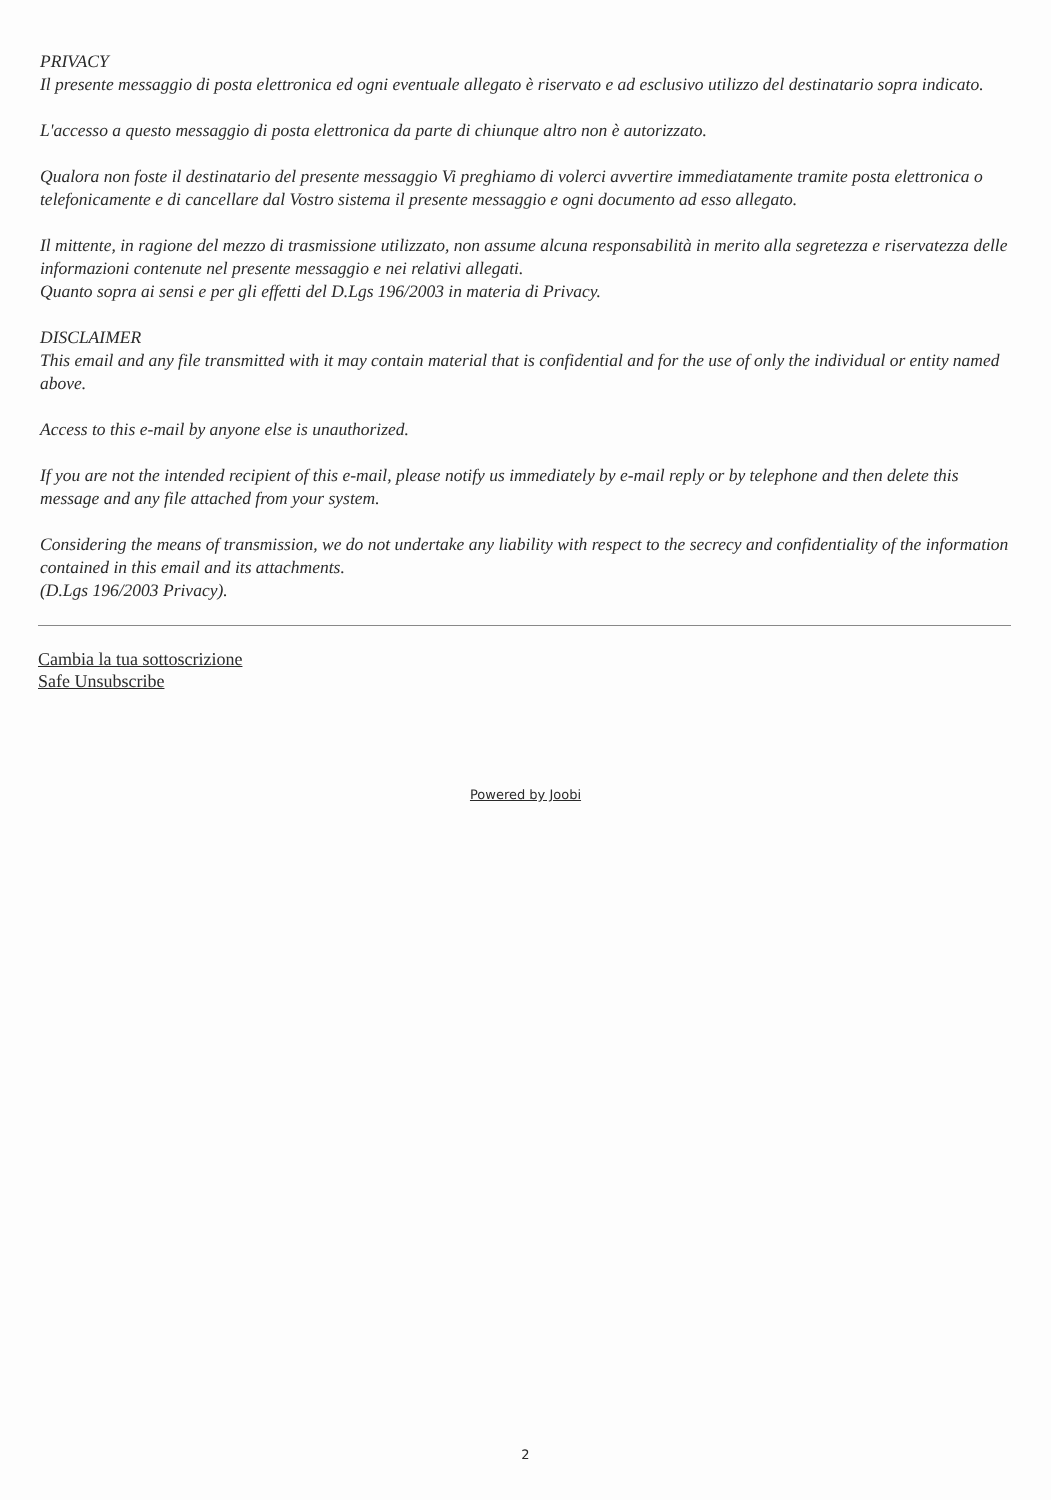PRIVACY
Il presente messaggio di posta elettronica ed ogni eventuale allegato è riservato e ad esclusivo utilizzo del destinatario sopra indicato.
L'accesso a questo messaggio di posta elettronica da parte di chiunque altro non è autorizzato.
Qualora non foste il destinatario del presente messaggio Vi preghiamo di volerci avvertire immediatamente tramite posta elettronica o telefonicamente e di cancellare dal Vostro sistema il presente messaggio e ogni documento ad esso allegato.
Il mittente, in ragione del mezzo di trasmissione utilizzato, non assume alcuna responsabilità in merito alla segretezza e riservatezza delle informazioni contenute nel presente messaggio e nei relativi allegati.
Quanto sopra ai sensi e per gli effetti del D.Lgs 196/2003 in materia di Privacy.
DISCLAIMER
This email and any file transmitted with it may contain material that is confidential and for the use of only the individual or entity named above.
Access to this e-mail by anyone else is unauthorized.
If you are not the intended recipient of this e-mail, please notify us immediately by e-mail reply or by telephone and then delete this message and any file attached from your system.
Considering the means of transmission, we do not undertake any liability with respect to the secrecy and confidentiality of the information contained in this email and its attachments.
(D.Lgs 196/2003 Privacy).
Cambia la tua sottoscrizione
Safe Unsubscribe
Powered by Joobi
2